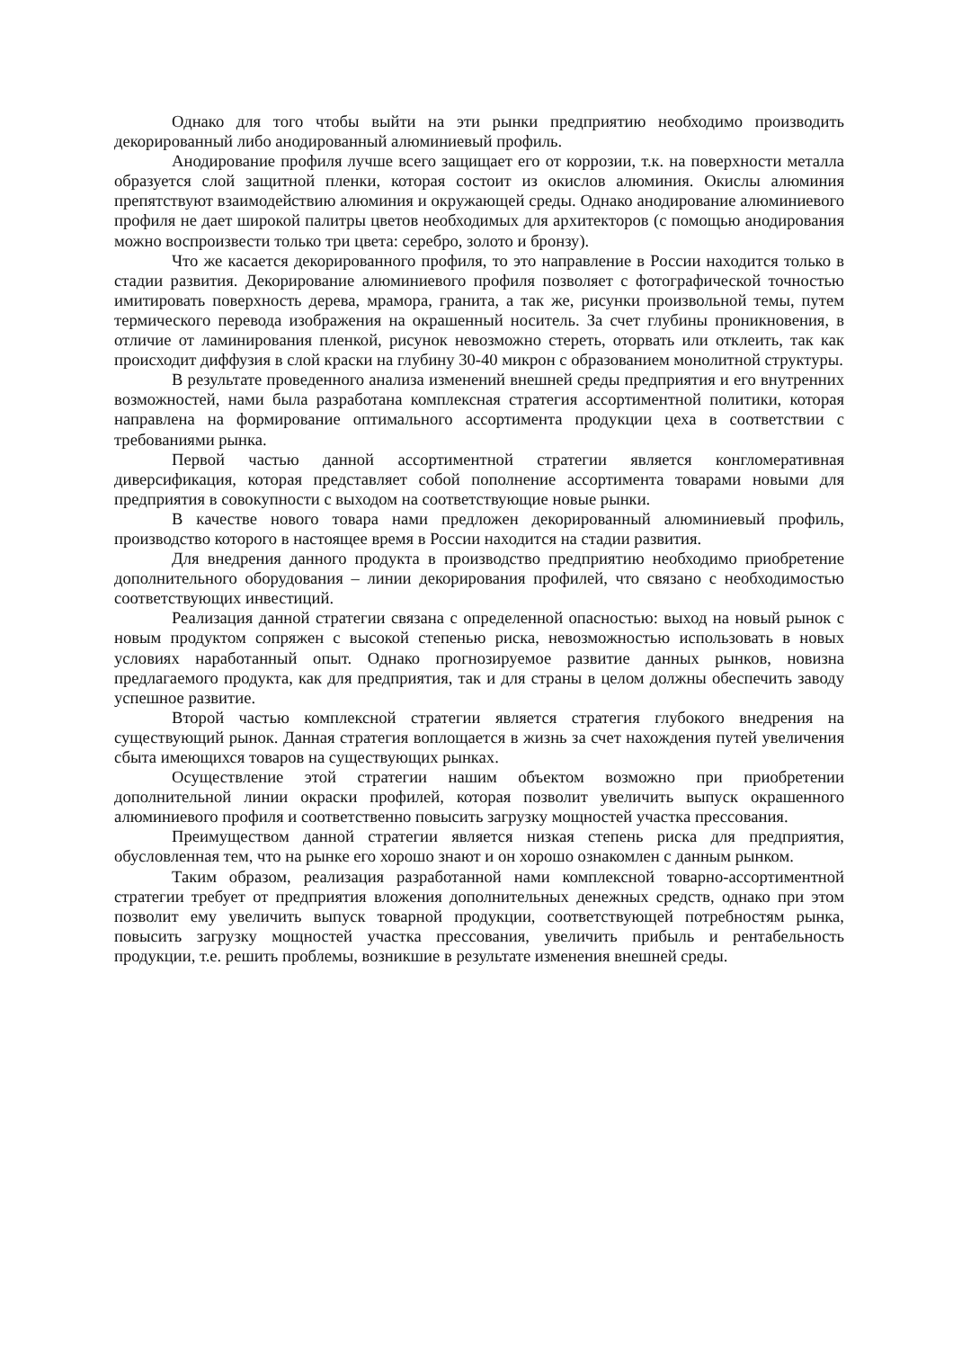Однако для того чтобы выйти на эти рынки предприятию необходимо производить декорированный либо анодированный алюминиевый профиль.
Анодирование профиля лучше всего защищает его от коррозии, т.к. на поверхности металла образуется слой защитной пленки, которая состоит из окислов алюминия. Окислы алюминия препятствуют взаимодействию алюминия и окружающей среды. Однако анодирование алюминиевого профиля не дает широкой палитры цветов необходимых для архитекторов (с помощью анодирования можно воспроизвести только три цвета: серебро, золото и бронзу).
Что же касается декорированного профиля, то это направление в России находится только в стадии развития. Декорирование алюминиевого профиля позволяет с фотографической точностью имитировать поверхность дерева, мрамора, гранита, а так же, рисунки произвольной темы, путем термического перевода изображения на окрашенный носитель. За счет глубины проникновения, в отличие от ламинирования пленкой, рисунок невозможно стереть, оторвать или отклеить, так как происходит диффузия в слой краски на глубину 30-40 микрон с образованием монолитной структуры.
В результате проведенного анализа изменений внешней среды предприятия и его внутренних возможностей, нами была разработана комплексная стратегия ассортиментной политики, которая направлена на формирование оптимального ассортимента продукции цеха в соответствии с требованиями рынка.
Первой частью данной ассортиментной стратегии является конгломеративная диверсификация, которая представляет собой пополнение ассортимента товарами новыми для предприятия в совокупности с выходом на соответствующие новые рынки.
В качестве нового товара нами предложен декорированный алюминиевый профиль, производство которого в настоящее время в России находится на стадии развития.
Для внедрения данного продукта в производство предприятию необходимо приобретение дополнительного оборудования – линии декорирования профилей, что связано с необходимостью соответствующих инвестиций.
Реализация данной стратегии связана с определенной опасностью: выход на новый рынок с новым продуктом сопряжен с высокой степенью риска, невозможностью использовать в новых условиях наработанный опыт. Однако прогнозируемое развитие данных рынков, новизна предлагаемого продукта, как для предприятия, так и для страны в целом должны обеспечить заводу успешное развитие.
Второй частью комплексной стратегии является стратегия глубокого внедрения на существующий рынок. Данная стратегия воплощается в жизнь за счет нахождения путей увеличения сбыта имеющихся товаров на существующих рынках.
Осуществление этой стратегии нашим объектом возможно при приобретении дополнительной линии окраски профилей, которая позволит увеличить выпуск окрашенного алюминиевого профиля и соответственно повысить загрузку мощностей участка прессования.
Преимуществом данной стратегии является низкая степень риска для предприятия, обусловленная тем, что на рынке его хорошо знают и он хорошо ознакомлен с данным рынком.
Таким образом, реализация разработанной нами комплексной товарно-ассортиментной стратегии требует от предприятия вложения дополнительных денежных средств, однако при этом позволит ему увеличить выпуск товарной продукции, соответствующей потребностям рынка, повысить загрузку мощностей участка прессования, увеличить прибыль и рентабельность продукции, т.е. решить проблемы, возникшие в результате изменения внешней среды.